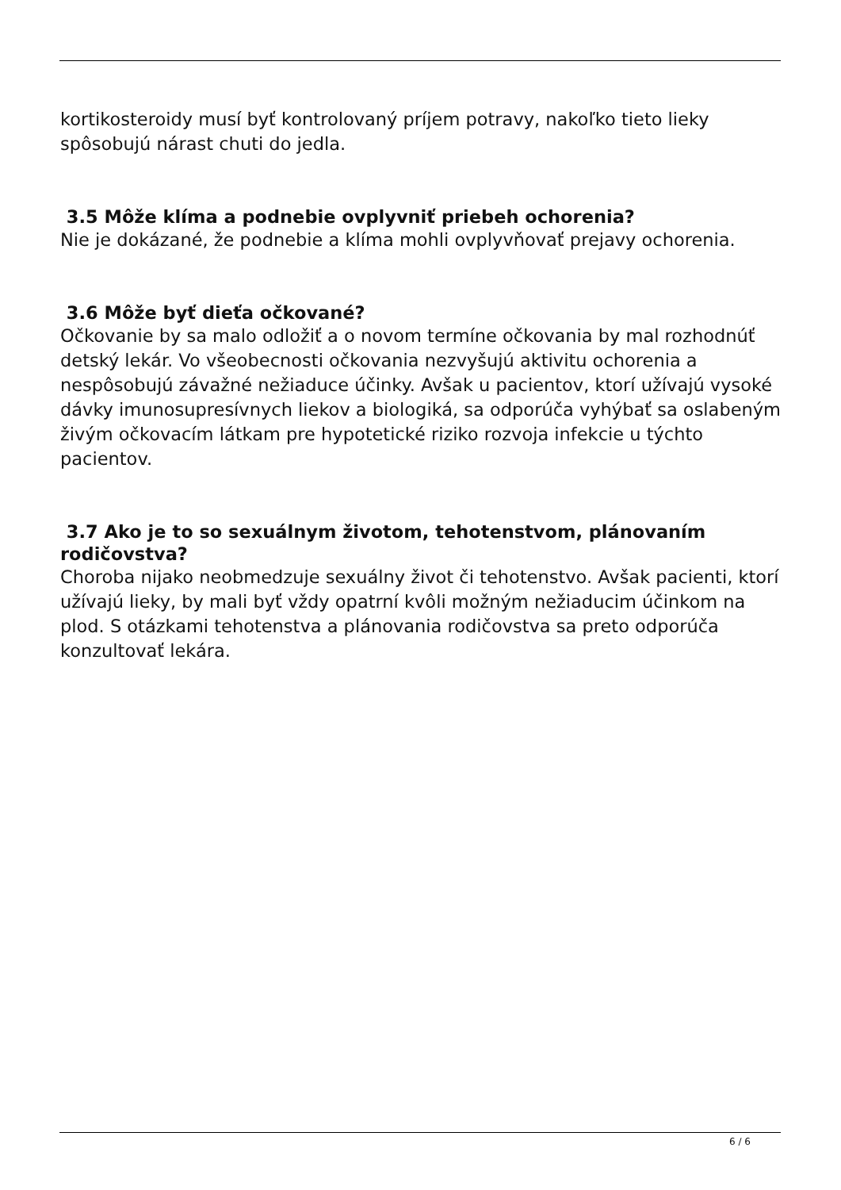kortikosteroidy musí byť kontrolovaný príjem potravy, nakoľko tieto lieky spôsobujú nárast chuti do jedla.
3.5 Môže klíma a podnebie ovplyvniť priebeh ochorenia?
Nie je dokázané, že podnebie a klíma mohli ovplyvňovať prejavy ochorenia.
3.6 Môže byť dieťa očkované?
Očkovanie by sa malo odložiť a o novom termíne očkovania by mal rozhodnúť detský lekár. Vo všeobecnosti očkovania nezvyšujú aktivitu ochorenia a nespôsobujú závažné nežiaduce účinky. Avšak u pacientov, ktorí užívajú vysoké dávky imunosupresívnych liekov a biologiká, sa odporúča vyhýbať sa oslabeným živým očkovacím látkam pre hypotetické riziko rozvoja infekcie u týchto pacientov.
3.7 Ako je to so sexuálnym životom, tehotenstvom, plánovaním rodičovstva?
Choroba nijako neobmedzuje sexuálny život či tehotenstvo. Avšak pacienti, ktorí užívajú lieky, by mali byť vždy opatrní kvôli možným nežiaducim účinkom na plod. S otázkami tehotenstva a plánovania rodičovstva sa preto odporúča konzultovať lekára.
6 / 6